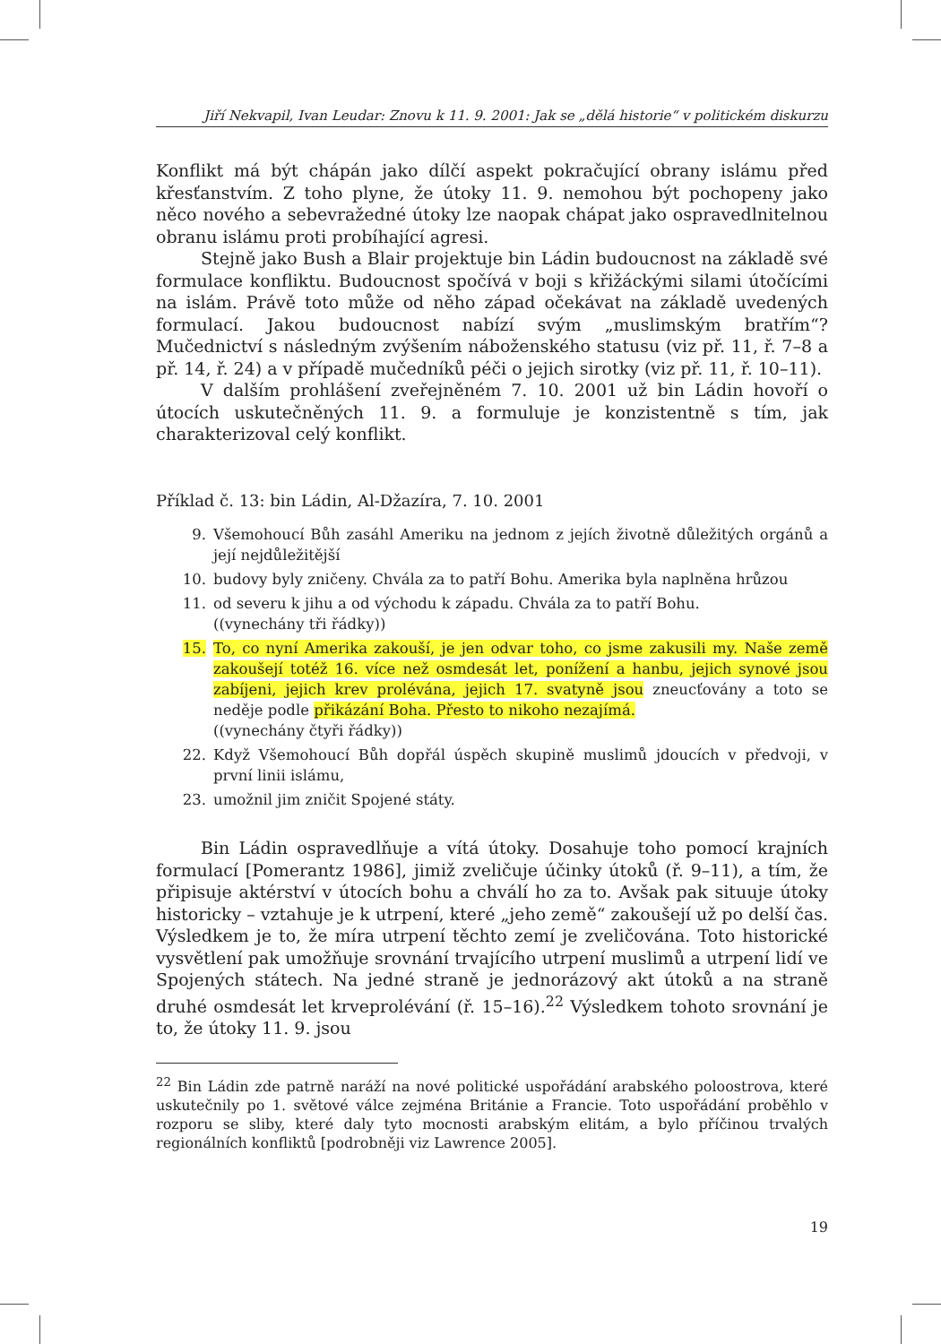Jiří Nekvapil, Ivan Leudar: Znovu k 11. 9. 2001: Jak se „dělá historie“ v politickém diskurzu
Konflikt má být chápán jako dílčí aspekt pokračující obrany islámu před křesťanstvím. Z toho plyne, že útoky 11. 9. nemohou být pochopeny jako něco nového a sebevražedné útoky lze naopak chápat jako ospravedlnitelnou obranu islámu proti probíhající agresi.
Stejně jako Bush a Blair projektuje bin Ládin budoucnost na základě své formulace konfliktu. Budoucnost spočívá v boji s křižáckými silami útočícími na islám. Právě toto může od něho západ očekávat na základě uvedených formulací. Jakou budoucnost nabízí svým „muslimským bratřím“? Mučednictví s následným zvýšením náboženského statusu (viz př. 11, ř. 7–8 a př. 14, ř. 24) a v případě mučedníků péči o jejich sirotky (viz př. 11, ř. 10–11).
V dalším prohlášení zveřejněném 7. 10. 2001 už bin Ládin hovoří o útocích uskutečněných 11. 9. a formuluje je konzistentně s tím, jak charakterizoval celý konflikt.
Příklad č. 13: bin Ládin, Al-Džazíra, 7. 10. 2001
9. Všemohoucí Bůh zasáhl Ameriku na jednom z jejích životně důležitých orgánů a její nejdůležitější
10. budovy byly zničeny. Chvála za to patří Bohu. Amerika byla naplněna hrůzou
11. od severu k jihu a od východu k západu. Chvála za to patří Bohu.
((vynechány tři řádky))
15. To, co nyní Amerika zakouší, je jen odvar toho, co jsme zakusili my. Naše země zakoušejí totéž 16. více než osmdesát let, ponížení a hanbu, jejich synové jsou zabíjeni, jejich krev prolévána, jejich 17. svatyně jsou zneucťovány a toto se neděje podle přikázání Boha. Přesto to nikoho nezajímá.
((vynechány čtyři řádky))
22. Když Všemohoucí Bůh dopřál úspěch skupině muslimů jdoucích v předvoji, v první linii islámu,
23. umožnil jim zničit Spojené státy.
Bin Ládin ospravedlňuje a vítá útoky. Dosahuje toho pomocí krajních formulací [Pomerantz 1986], jimiž zveličuje účinky útoků (ř. 9–11), a tím, že připisuje aktérství v útocích bohu a chválí ho za to. Avšak pak situuje útoky historicky – vztahuje je k utrpení, které „jeho země“ zakoušejí už po delší čas. Výsledkem je to, že míra utrpení těchto zemí je zveličována. Toto historické vysvětlení pak umožňuje srovnání trvajícího utrpení muslimů a utrpení lidí ve Spojených státech. Na jedné straně je jednorázový akt útoků a na straně druhé osmdesát let krveprolévání (ř. 15–16).<sup>22</sup> Výsledkem tohoto srovnání je to, že útoky 11. 9. jsou
<sup>22</sup> Bin Ládin zde patrně naráží na nové politické uspořádání arabského poloostrova, které uskutečnily po 1. světové válce zejména Británie a Francie. Toto uspořádání proběhlo v rozporu se sliby, které daly tyto mocnosti arabským elitám, a bylo příčinou trvalých regionálních konfliktů [podrobněji viz Lawrence 2005].
19